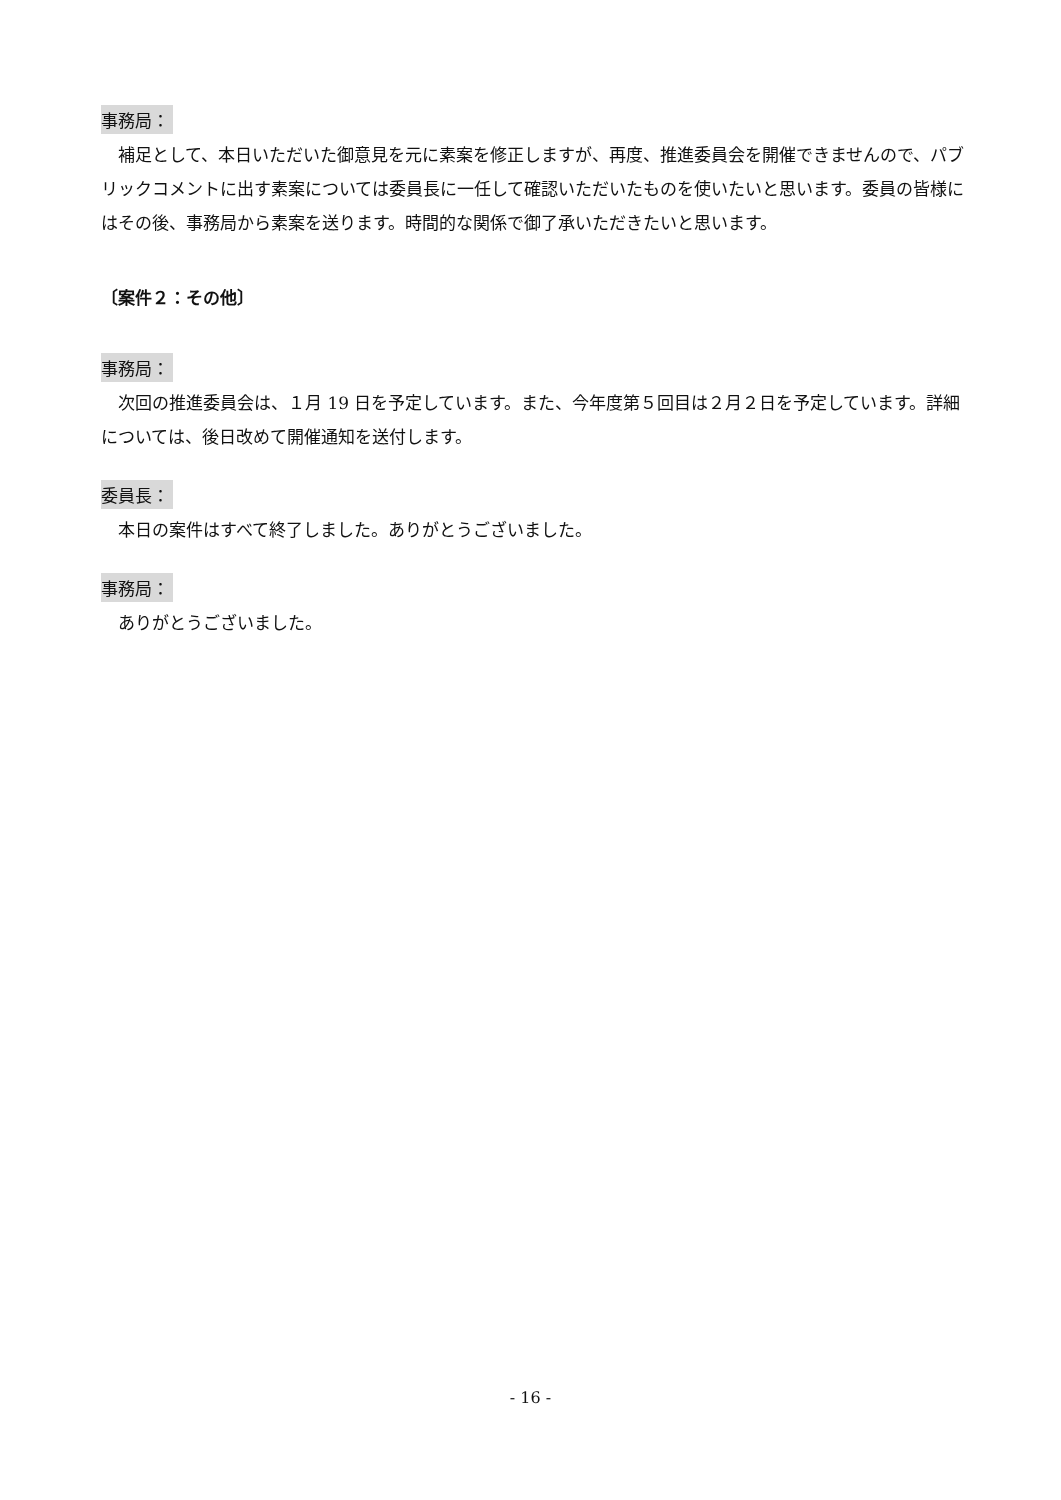事務局：
補足として、本日いただいた御意見を元に素案を修正しますが、再度、推進委員会を開催できませんので、パブリックコメントに出す素案については委員長に一任して確認いただいたものを使いたいと思います。委員の皆様にはその後、事務局から素案を送ります。時間的な関係で御了承いただきたいと思います。
〔案件２：その他〕
事務局：
次回の推進委員会は、１月 19 日を予定しています。また、今年度第５回目は２月２日を予定しています。詳細については、後日改めて開催通知を送付します。
委員長：
本日の案件はすべて終了しました。ありがとうございました。
事務局：
ありがとうございました。
- 16 -